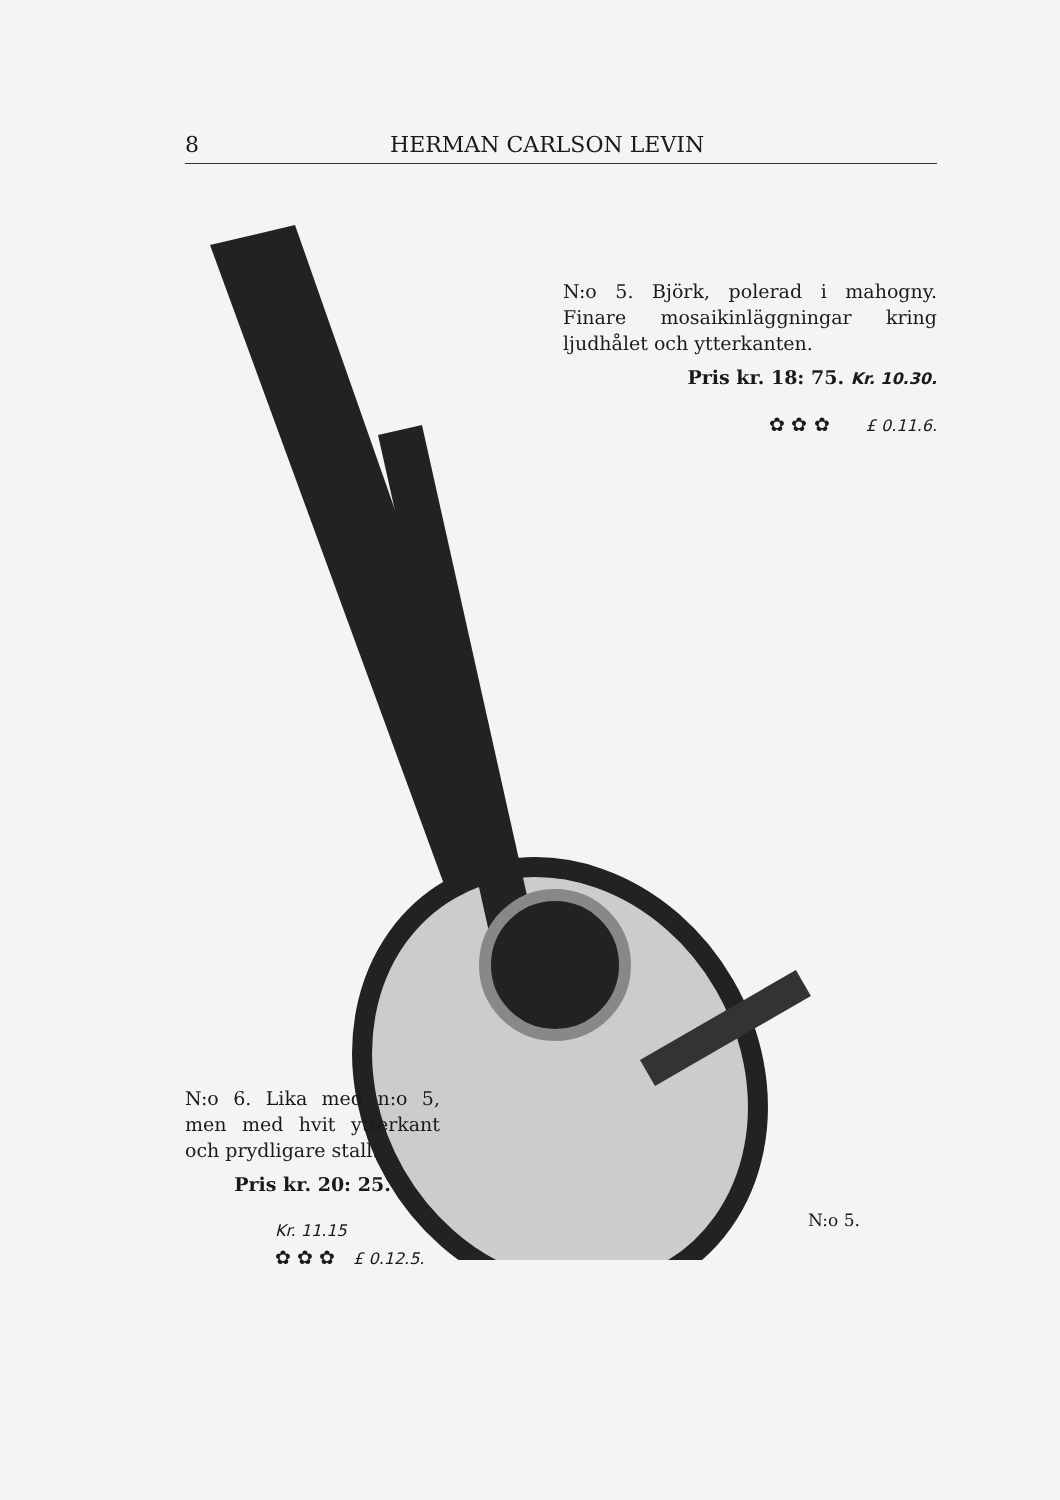8 HERMAN CARLSON LEVIN
N:o 5. Björk, polerad i mahogny. Finare mosaikinläggningar kring ljudhålet och ytterkanten.
Pris kr. 18: 75. Kr. 10.30.
✿ ✿ ✿ £ 0.11.6.
N:o 6. Lika med n:o 5, men med hvit ytterkant och prydligare stall.
Pris kr. 20: 25.
Kr. 11.15
✿ ✿ ✿ £ 0.12.5.
N:o 5.